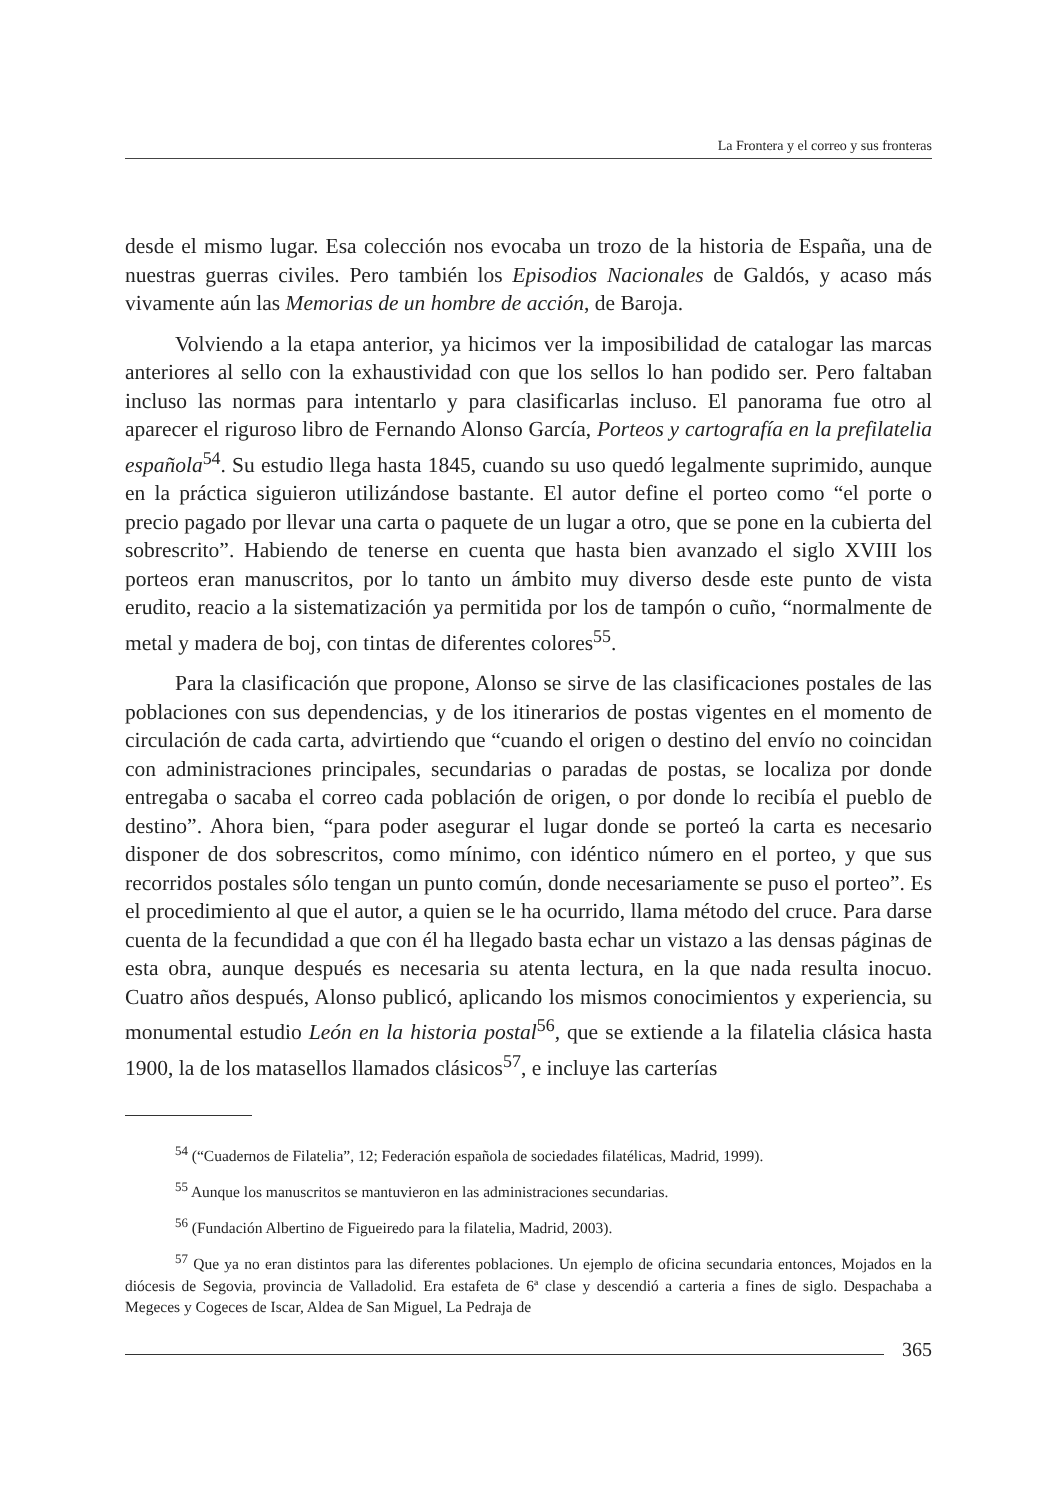La Frontera y el correo y sus fronteras
desde el mismo lugar. Esa colección nos evocaba un trozo de la historia de España, una de nuestras guerras civiles. Pero también los Episodios Nacionales de Galdós, y acaso más vivamente aún las Memorias de un hombre de acción, de Baroja.
Volviendo a la etapa anterior, ya hicimos ver la imposibilidad de catalogar las marcas anteriores al sello con la exhaustividad con que los sellos lo han podido ser. Pero faltaban incluso las normas para intentarlo y para clasificarlas incluso. El panorama fue otro al aparecer el riguroso libro de Fernando Alonso García, Porteos y cartografía en la prefilatelia española<sup>54</sup>. Su estudio llega hasta 1845, cuando su uso quedó legalmente suprimido, aunque en la práctica siguieron utilizándose bastante. El autor define el porteo como “el porte o precio pagado por llevar una carta o paquete de un lugar a otro, que se pone en la cubierta del sobrescrito”. Habiendo de tenerse en cuenta que hasta bien avanzado el siglo XVIII los porteos eran manuscritos, por lo tanto un ámbito muy diverso desde este punto de vista erudito, reacio a la sistematización ya permitida por los de tampón o cuño, “normalmente de metal y madera de boj, con tintas de diferentes colores<sup>55</sup>.
Para la clasificación que propone, Alonso se sirve de las clasificaciones postales de las poblaciones con sus dependencias, y de los itinerarios de postas vigentes en el momento de circulación de cada carta, advirtiendo que “cuando el origen o destino del envío no coincidan con administraciones principales, secundarias o paradas de postas, se localiza por donde entregaba o sacaba el correo cada población de origen, o por donde lo recibía el pueblo de destino”. Ahora bien, “para poder asegurar el lugar donde se porteó la carta es necesario disponer de dos sobrescritos, como mínimo, con idéntico número en el porteo, y que sus recorridos postales sólo tengan un punto común, donde necesariamente se puso el porteo”. Es el procedimiento al que el autor, a quien se le ha ocurrido, llama método del cruce. Para darse cuenta de la fecundidad a que con él ha llegado basta echar un vistazo a las densas páginas de esta obra, aunque después es necesaria su atenta lectura, en la que nada resulta inocuo. Cuatro años después, Alonso publicó, aplicando los mismos conocimientos y experiencia, su monumental estudio León en la historia postal<sup>56</sup>, que se extiende a la filatelia clásica hasta 1900, la de los matasellos llamados clásicos<sup>57</sup>, e incluye las carterías
<sup>54</sup> (“Cuadernos de Filatelia”, 12; Federación española de sociedades filatélicas, Madrid, 1999).
<sup>55</sup> Aunque los manuscritos se mantuvieron en las administraciones secundarias.
<sup>56</sup> (Fundación Albertino de Figueiredo para la filatelia, Madrid, 2003).
<sup>57</sup> Que ya no eran distintos para las diferentes poblaciones. Un ejemplo de oficina secundaria entonces, Mojados en la diócesis de Segovia, provincia de Valladolid. Era estafeta de 6ª clase y descendió a carteria a fines de siglo. Despachaba a Megeces y Cogeces de Iscar, Aldea de San Miguel, La Pedraja de
365